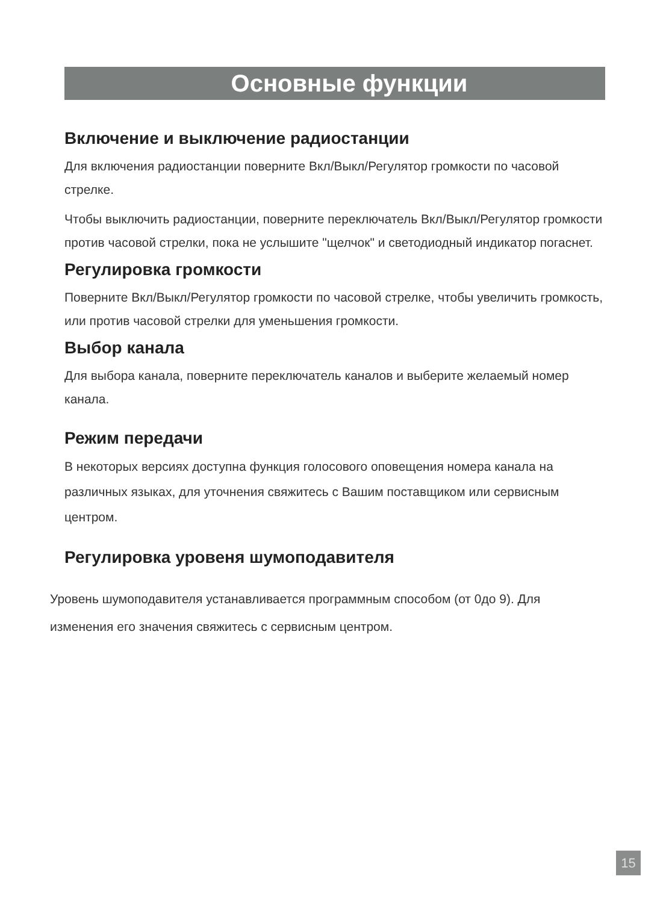Основные функции
Включение и выключение радиостанции
Для включения радиостанции поверните Вкл/Выкл/Регулятор громкости по часовой стрелке.
Чтобы выключить радиостанции, поверните переключатель Вкл/Выкл/Регулятор громкости против часовой стрелки, пока не услышите "щелчок" и светодиодный индикатор погаснет.
Регулировка громкости
Поверните Вкл/Выкл/Регулятор громкости по часовой стрелке, чтобы увеличить громкость, или против часовой стрелки для уменьшения громкости.
Выбор канала
Для выбора канала, поверните переключатель каналов и выберите желаемый номер канала.
Режим передачи
В некоторых версиях доступна функция голосового оповещения номера канала на различных языках, для уточнения свяжитесь с Вашим поставщиком или сервисным центром.
Регулировка уровеня шумоподавителя
Уровень шумоподавителя устанавливается программным способом (от 0до 9). Для изменения его значения свяжитесь с сервисным центром.
15